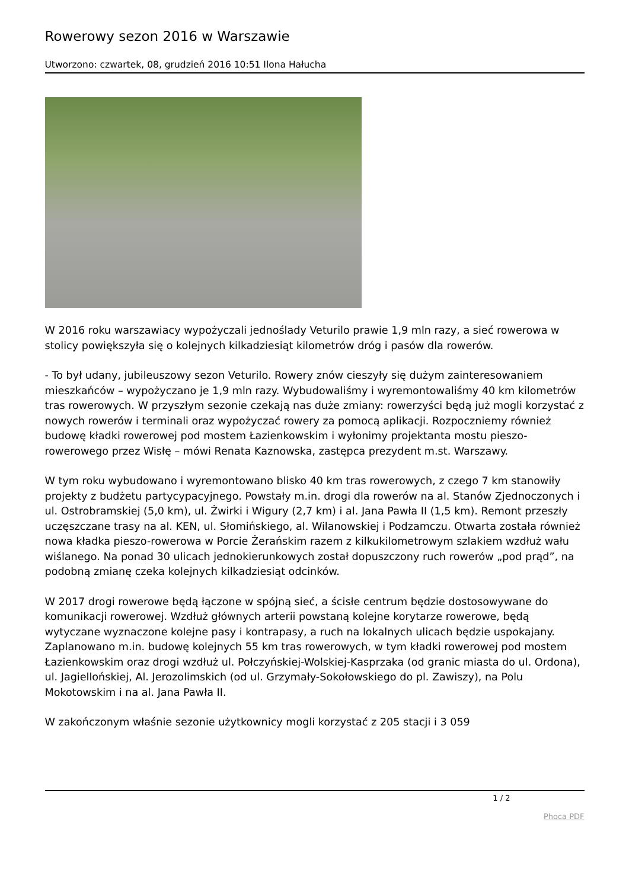Rowerowy sezon 2016 w Warszawie
Utworzono: czwartek, 08, grudzień 2016 10:51 Ilona Hałucha
W 2016 roku warszawiacy wypożyczali jednoślady Veturilo prawie 1,9 mln razy, a sieć rowerowa w stolicy powiększyła się o kolejnych kilkadziesiąt kilometrów dróg i pasów dla rowerów.
- To był udany, jubileuszowy sezon Veturilo. Rowery znów cieszyły się dużym zainteresowaniem mieszkańców – wypożyczano je 1,9 mln razy. Wybudowaliśmy i wyremontowaliśmy 40 km kilometrów tras rowerowych. W przyszłym sezonie czekają nas duże zmiany: rowerzyści będą już mogli korzystać z nowych rowerów i terminali oraz wypożyczać rowery za pomocą aplikacji. Rozpoczniemy również budowę kładki rowerowej pod mostem Łazienkowskim i wyłonimy projektanta mostu pieszo-rowerowego przez Wisłę – mówi Renata Kaznowska, zastępca prezydent m.st. Warszawy.
W tym roku wybudowano i wyremontowano blisko 40 km tras rowerowych, z czego 7 km stanowiły projekty z budżetu partycypacyjnego. Powstały m.in. drogi dla rowerów na al. Stanów Zjednoczonych i ul. Ostrobramskiej (5,0 km), ul. Żwirki i Wigury (2,7 km) i al. Jana Pawła II (1,5 km). Remont przeszły uczęszczane trasy na al. KEN, ul. Słomińskiego, al. Wilanowskiej i Podzamczu. Otwarta została również nowa kładka pieszo-rowerowa w Porcie Żerańskim razem z kilkukilometrowym szlakiem wzdłuż wału wiślanego. Na ponad 30 ulicach jednokierunkowych został dopuszczony ruch rowerów „pod prąd”, na podobną zmianę czeka kolejnych kilkadziesiąt odcinków.
W 2017 drogi rowerowe będą łączone w spójną sieć, a ścisłe centrum będzie dostosowywane do komunikacji rowerowej. Wzdłuż głównych arterii powstaną kolejne korytarze rowerowe, będą wytyczane wyznaczone kolejne pasy i kontrapasy, a ruch na lokalnych ulicach będzie uspokajany. Zaplanowano m.in. budowę kolejnych 55 km tras rowerowych, w tym kładki rowerowej pod mostem Łazienkowskim oraz drogi wzdłuż ul. Połczyńskiej-Wolskiej-Kasprzaka (od granic miasta do ul. Ordona), ul. Jagiellońskiej, Al. Jerozolimskich (od ul. Grzymały-Sokołowskiego do pl. Zawiszy), na Polu Mokotowskim i na al. Jana Pawła II.
W zakończonym właśnie sezonie użytkownicy mogli korzystać z 205 stacji i 3 059
1 / 2
Phoca PDF